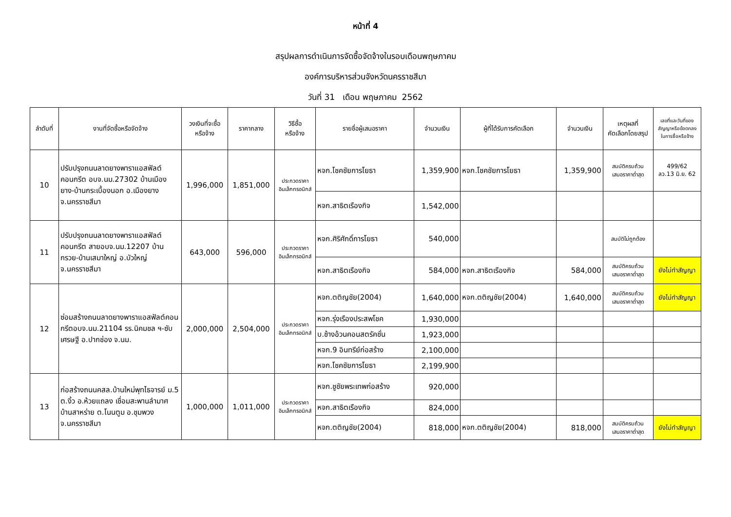หน้าที่ 4
สรุปผลการดำเนินการจัดซื้อจัดจ้างในรอบเดือนพฤษภาคม
องค์การบริหารส่วนจังหวัดนครราชสีมา
วันที่ 31 เดือน พฤษภาคม 2562
| ลำดับที่ | งานที่จัดซื้อหรือจัดจ้าง | วงเงินที่จะซื้อ หรือจ้าง | ราคากลาง | วิธีซื้อ หรือจ้าง | รายชื่อผู้เสนอราคา | จำนวนเงิน | ผู้ที่ได้รับการคัดเลือก | จำนวนเงิน | เหตุผลที่ คัดเลือกโดยสรุป | เลขที่และวันที่ของ สัญญาหรือข้อตกลง ในการซื้อหรือจ้าง |
| --- | --- | --- | --- | --- | --- | --- | --- | --- | --- | --- |
| 10 | ปรับปรุงถนนลาดยางพาราแอสฟัลต์คอนกรีต อบจ.นม.27302 บ้านเมืองยาง-บ้านกระเบื้องนอก อ.เมืองยาง จ.นครราชสีมา | 1,996,000 | 1,851,000 | ประกวดราคา อินเล็กทรอนิกส์ | หจก.โชคชัยการโยธา | 1,359,900 | หจก.โชคชัยการโยธา | 1,359,900 | สมบัติครบถ้วน เสนอราคาต่ำสุด | 499/62 ลว.13 มิ.ย. 62 |
| | | | | | หจก.สาธิตเรืองกิจ | 1,542,000 | | | | |
| 11 | ปรับปรุงถนนลาดยางพาราแอสฟัลต์คอนกรีต สายอบจ.นม.12207 บ้านกรวย-บ้านเสมาใหญ่ อ.บัวใหญ่ จ.นครราชสีมา | 643,000 | 596,000 | ประกวดราคา อินเล็กทรอนิกส์ | หจก.ศิริศักดิ์การโยธา | 540,000 | | | สมบัติไม่ถูกต้อง | |
| | | | | | หจก.สาธิตเรืองกิจ | 584,000 | หจก.สาธิตเรืองกิจ | 584,000 | สมบัติครบถ้วน เสนอราคาต่ำสุด | ยังไม่ทำสัญญา |
| 12 | ซ่อมสร้างถนนลาดยางพาราแอสฟัลต์คอนกรีตอบจ.นม.21104 รร.นิคมชล ฯ-ซับเศรษฐี อ.ปากช่อง จ.นม. | 2,000,000 | 2,504,000 | ประกวดราคา อินเล็กทรอนิกส์ | หจก.ตติญชัย(2004) | 1,640,000 | หจก.ตติญชัย(2004) | 1,640,000 | สมบัติครบถ้วน เสนอราคาต่ำสุด | ยังไม่ทำสัญญา |
| | | | | | หจก.รุ่งเรืองประสพโชค | 1,930,000 | | | | |
| | | | | | บ.ช้างอ้วนคอนสตรัคชั่น | 1,923,000 | | | | |
| | | | | | หจก.9 อินทรีย์ก่อสร้าง | 2,100,000 | | | | |
| | | | | | หจก.โชคชัยการโยธา | 2,199,900 | | | | |
| 13 | ก่อสร้างถนนคสล.บ้านใหม่พุทไธจารย์ ม.5 ต.งิ้ว อ.ห้วยแถลง เชื่อมสะพานลำมาศ บ้านสาหร่าย ต.โนนตูม อ.ชุมพวง จ.นครราชสีมา | 1,000,000 | 1,011,000 | ประกวดราคา อินเล็กทรอนิกส์ | หจก.ชูชัยพระเทพก่อสร้าง | 920,000 | | | | |
| | | | | | หจก.สาธิตเรืองกิจ | 824,000 | | | | |
| | | | | | หจก.ตติญชัย(2004) | 818,000 | หจก.ตติญชัย(2004) | 818,000 | สมบัติครบถ้วน เสนอราคาต่ำสุด | ยังไม่ทำสัญญา |